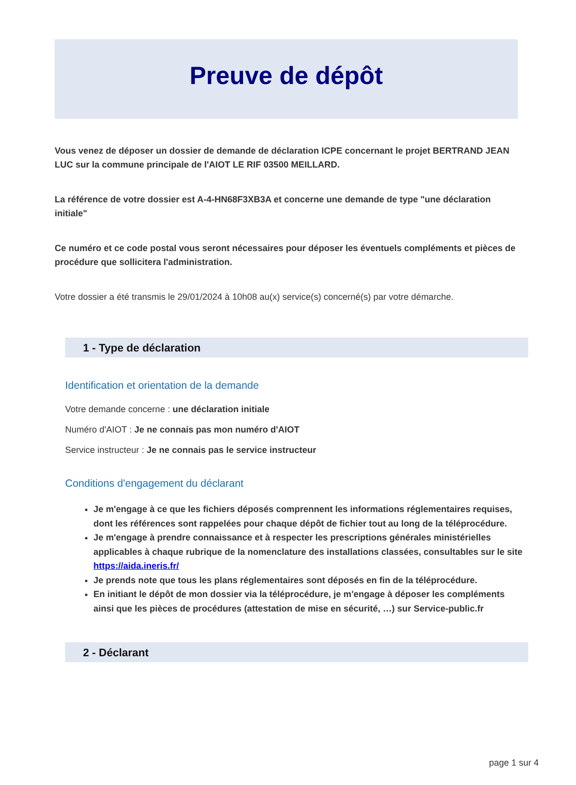Preuve de dépôt
Vous venez de déposer un dossier de demande de déclaration ICPE concernant le projet BERTRAND JEAN LUC sur la commune principale de l'AIOT LE RIF 03500 MEILLARD.
La référence de votre dossier est A-4-HN68F3XB3A et concerne une demande de type "une déclaration initiale"
Ce numéro et ce code postal vous seront nécessaires pour déposer les éventuels compléments et pièces de procédure que sollicitera l'administration.
Votre dossier a été transmis le 29/01/2024 à 10h08 au(x) service(s) concerné(s) par votre démarche.
1 - Type de déclaration
Identification et orientation de la demande
Votre demande concerne : une déclaration initiale
Numéro d'AIOT : Je ne connais pas mon numéro d'AIOT
Service instructeur : Je ne connais pas le service instructeur
Conditions d'engagement du déclarant
Je m'engage à ce que les fichiers déposés comprennent les informations réglementaires requises, dont les références sont rappelées pour chaque dépôt de fichier tout au long de la téléprocédure.
Je m'engage à prendre connaissance et à respecter les prescriptions générales ministérielles applicables à chaque rubrique de la nomenclature des installations classées, consultables sur le site https://aida.ineris.fr/
Je prends note que tous les plans réglementaires sont déposés en fin de la téléprocédure.
En initiant le dépôt de mon dossier via la téléprocédure, je m'engage à déposer les compléments ainsi que les pièces de procédures (attestation de mise en sécurité, …) sur Service-public.fr
2 - Déclarant
page 1 sur 4